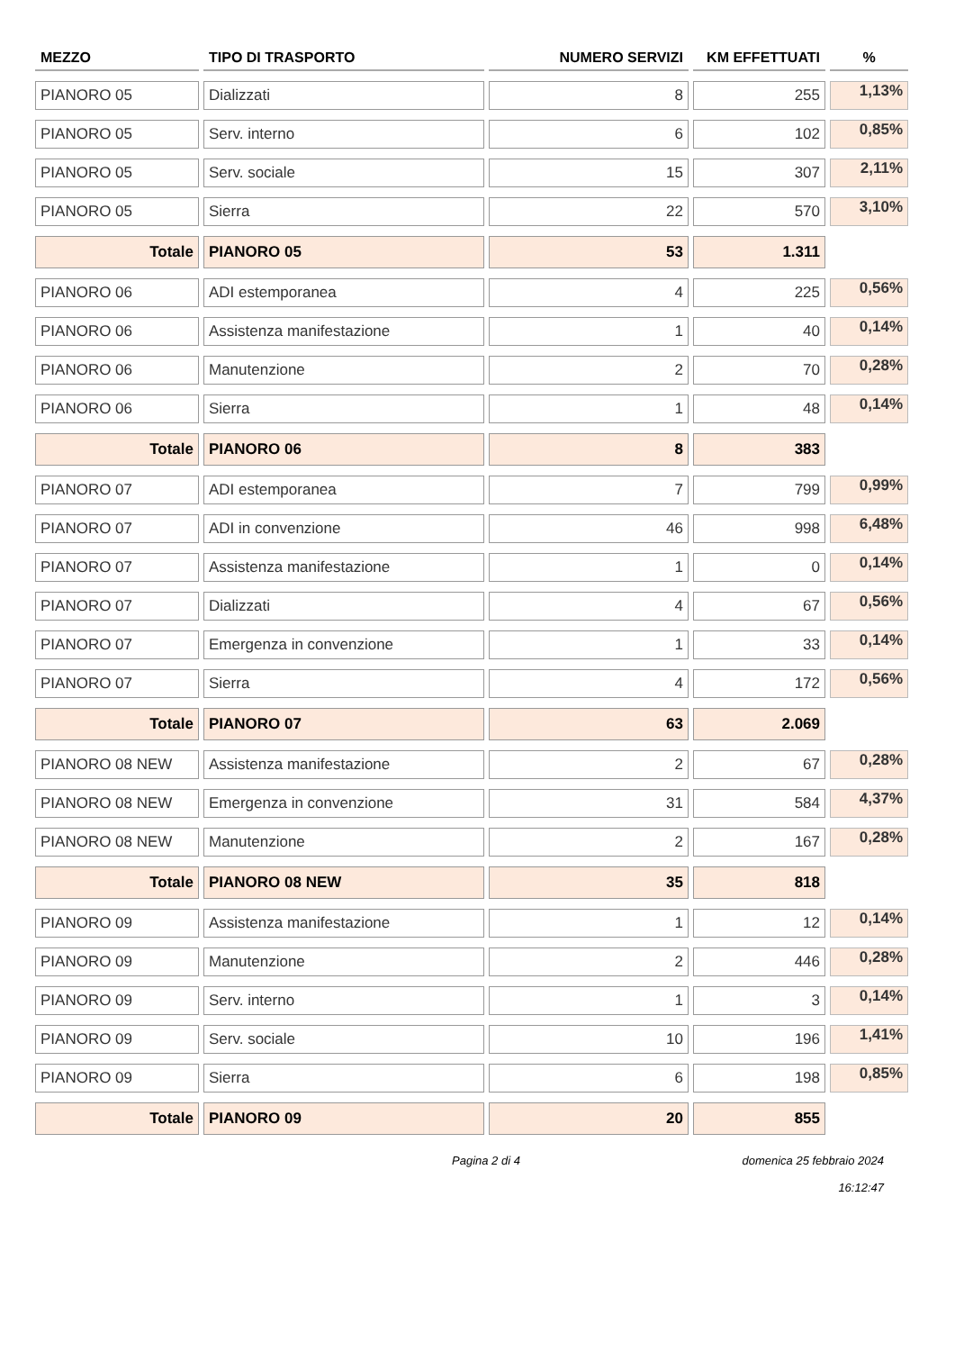| MEZZO | TIPO DI TRASPORTO | NUMERO SERVIZI | KM EFFETTUATI | % |
| --- | --- | --- | --- | --- |
| PIANORO 05 | Dializzati | 8 | 255 | 1,13% |
| PIANORO 05 | Serv. interno | 6 | 102 | 0,85% |
| PIANORO 05 | Serv. sociale | 15 | 307 | 2,11% |
| PIANORO 05 | Sierra | 22 | 570 | 3,10% |
| Totale | PIANORO 05 | 53 | 1.311 | |
| PIANORO 06 | ADI estemporanea | 4 | 225 | 0,56% |
| PIANORO 06 | Assistenza manifestazione | 1 | 40 | 0,14% |
| PIANORO 06 | Manutenzione | 2 | 70 | 0,28% |
| PIANORO 06 | Sierra | 1 | 48 | 0,14% |
| Totale | PIANORO 06 | 8 | 383 | |
| PIANORO 07 | ADI estemporanea | 7 | 799 | 0,99% |
| PIANORO 07 | ADI in convenzione | 46 | 998 | 6,48% |
| PIANORO 07 | Assistenza manifestazione | 1 | 0 | 0,14% |
| PIANORO 07 | Dializzati | 4 | 67 | 0,56% |
| PIANORO 07 | Emergenza in convenzione | 1 | 33 | 0,14% |
| PIANORO 07 | Sierra | 4 | 172 | 0,56% |
| Totale | PIANORO 07 | 63 | 2.069 | |
| PIANORO 08 NEW | Assistenza manifestazione | 2 | 67 | 0,28% |
| PIANORO 08 NEW | Emergenza in convenzione | 31 | 584 | 4,37% |
| PIANORO 08 NEW | Manutenzione | 2 | 167 | 0,28% |
| Totale | PIANORO 08 NEW | 35 | 818 | |
| PIANORO 09 | Assistenza manifestazione | 1 | 12 | 0,14% |
| PIANORO 09 | Manutenzione | 2 | 446 | 0,28% |
| PIANORO 09 | Serv. interno | 1 | 3 | 0,14% |
| PIANORO 09 | Serv. sociale | 10 | 196 | 1,41% |
| PIANORO 09 | Sierra | 6 | 198 | 0,85% |
| Totale | PIANORO 09 | 20 | 855 | |
Pagina 2 di 4 domenica 25 febbraio 2024
16:12:47